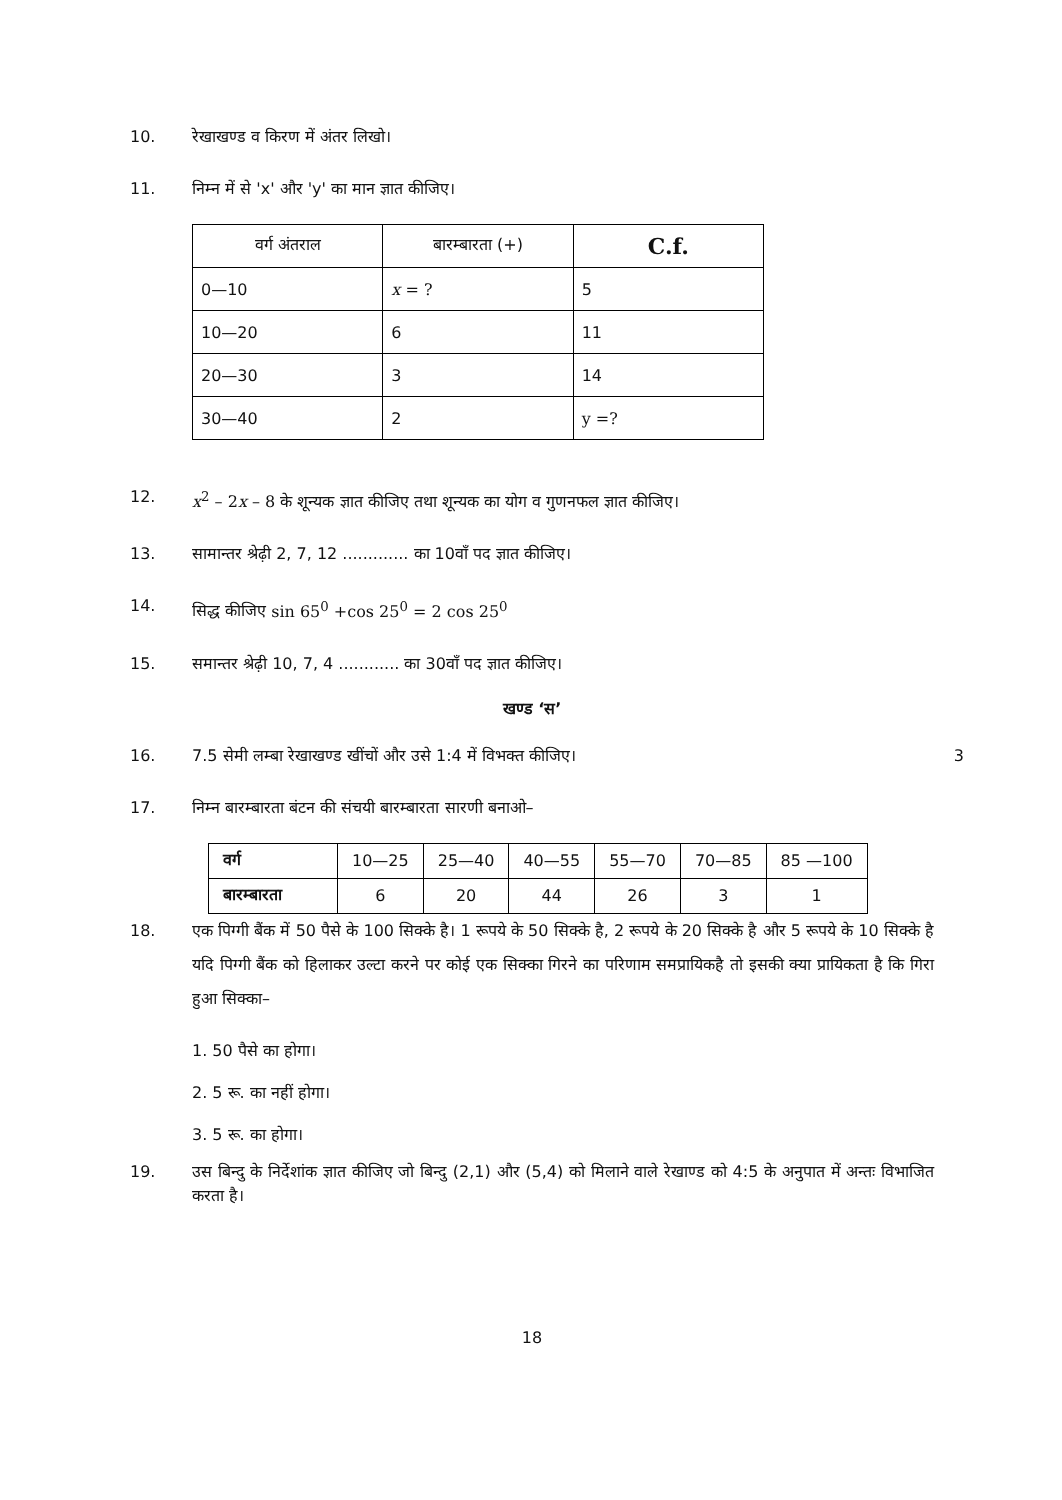10. रेखाखण्ड व किरण में अंतर लिखो।
11. निम्न में से 'x' और 'y' का मान ज्ञात कीजिए।
| वर्ग अंतराल | बारम्बारता (+) | C.f. |
| --- | --- | --- |
| 0—10 | x = ? | 5 |
| 10—20 | 6 | 11 |
| 20—30 | 3 | 14 |
| 30—40 | 2 | y =? |
12. x<sup>2</sup> – 2x – 8 के शून्यक ज्ञात कीजिए तथा शून्यक का योग व गुणनफल ज्ञात कीजिए।
13. सामान्तर श्रेढ़ी 2, 7, 12 ............. का 10वाँ पद ज्ञात कीजिए।
14. सिद्ध कीजिए sin 65<sup>0</sup> +cos 25<sup>0</sup> = 2 cos 25<sup>0</sup>
15. समान्तर श्रेढ़ी 10, 7, 4 ............ का 30वाँ पद ज्ञात कीजिए।
खण्ड ‘स’
16. 7.5 सेमी लम्बा रेखाखण्ड खींचों और उसे 1:4 में विभक्त कीजिए। 3
17. निम्न बारम्बारता बंटन की संचयी बारम्बारता सारणी बनाओ–
| वर्ग | 10—25 | 25—40 | 40—55 | 55—70 | 70—85 | 85 —100 |
| बारम्बारता | 6 | 20 | 44 | 26 | 3 | 1 |
18. एक पिग्गी बैंक में 50 पैसे के 100 सिक्के है। 1 रूपये के 50 सिक्के है, 2 रूपये के 20 सिक्के है और 5 रूपये के 10 सिक्के है यदि पिग्गी बैंक को हिलाकर उल्टा करने पर कोई एक सिक्का गिरने का परिणाम समप्रायिकहै तो इसकी क्या प्रायिकता है कि गिरा हुआ सिक्का–
1. 50 पैसे का होगा।
2. 5 रू. का नहीं होगा।
3. 5 रू. का होगा।
19. उस बिन्दु के निर्देशांक ज्ञात कीजिए जो बिन्दु (2,1) और (5,4) को मिलाने वाले रेखाण्ड को 4:5 के अनुपात में अन्तः विभाजित करता है।
18